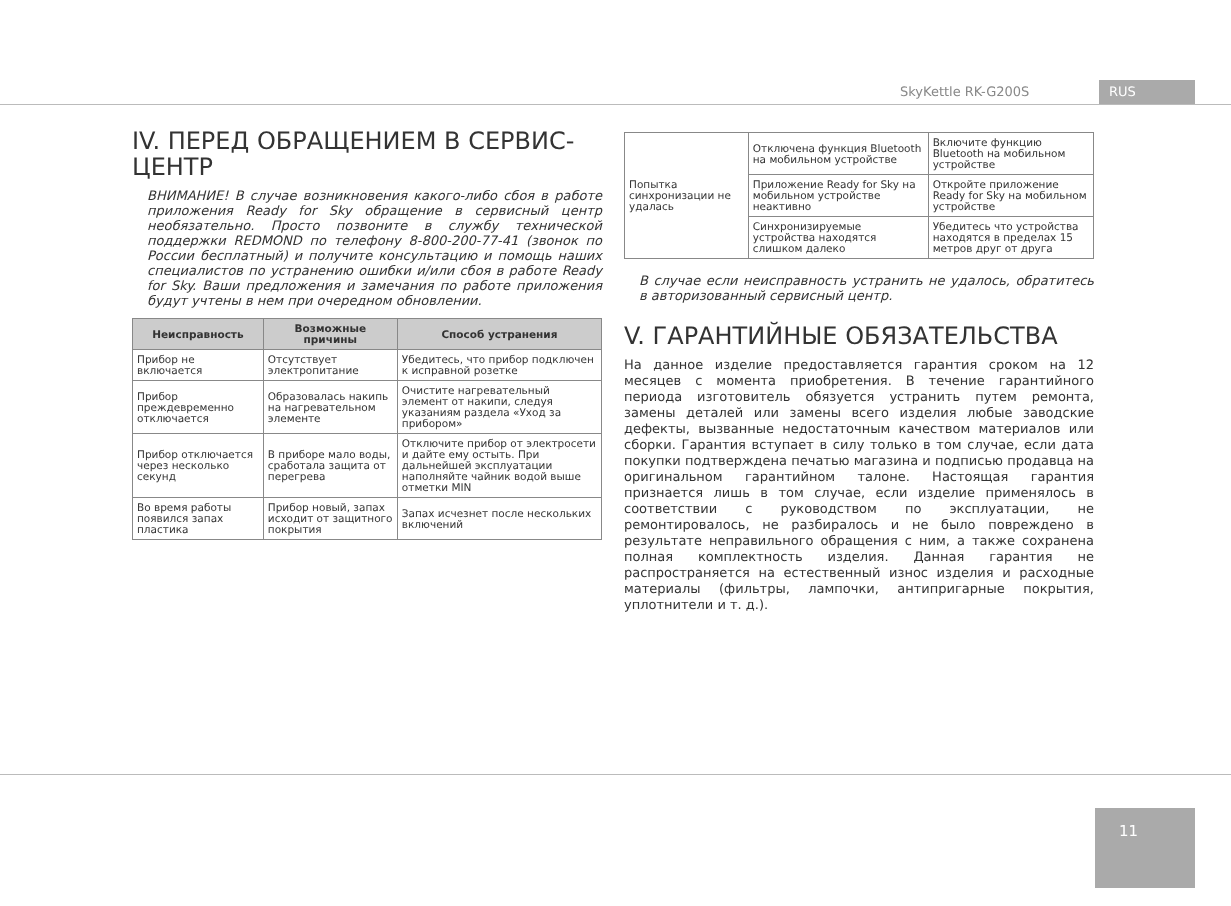SkyKettle RK-G200S RUS
IV. ПЕРЕД ОБРАЩЕНИЕМ В СЕРВИС-
ЦЕНТР
ВНИМАНИЕ! В случае возникновения какого-либо сбоя в работе приложения Ready for Sky обращение в сервисный центр необязательно. Просто позвоните в службу технической поддержки REDMOND по телефону 8-800-200-77-41 (звонок по России бесплатный) и получите консультацию и помощь наших специалистов по устранению ошибки и/или сбоя в работе Ready for Sky. Ваши предложения и замечания по работе приложения будут учтены в нем при очередном обновлении.
| Неисправность | Возможные причины | Способ устранения |
| --- | --- | --- |
| Прибор не включается | Отсутствует электропитание | Убедитесь, что прибор подключен к исправной розетке |
| Прибор преждевременно отключается | Образовалась накипь на нагревательном элементе | Очистите нагревательный элемент от накипи, следуя указаниям раздела «Уход за прибором» |
| Прибор отключается через несколько секунд | В приборе мало воды, сработала защита от перегрева | Отключите прибор от электросети и дайте ему остыть. При дальнейшей эксплуатации наполняйте чайник водой выше отметки MIN |
| Во время работы появился запах пластика | Прибор новый, запах исходит от защитного покрытия | Запах исчезнет после нескольких включений |
| Попытка синхронизации не удалась | Отключена функция Bluetooth на мобильном устройстве | Включите функцию Bluetooth на мобильном устройстве |
| | Приложение Ready for Sky на мобильном устройстве неактивно | Откройте приложение Ready for Sky на мобильном устройстве |
| | Синхронизируемые устройства находятся слишком далеко | Убедитесь что устройства находятся в пределах 15 метров друг от друга |
В случае если неисправность устранить не удалось, обратитесь в авторизованный сервисный центр.
V. ГАРАНТИЙНЫЕ ОБЯЗАТЕЛЬСТВА
На данное изделие предоставляется гарантия сроком на 12 месяцев с момента приобретения. В течение гарантийного периода изготовитель обязуется устранить путем ремонта, замены деталей или замены всего изделия любые заводские дефекты, вызванные недостаточным качеством материалов или сборки. Гарантия вступает в силу только в том случае, если дата покупки подтверждена печатью магазина и подписью продавца на оригинальном гарантийном талоне. Настоящая гарантия признается лишь в том случае, если изделие применялось в соответствии с руководством по эксплуатации, не ремонтировалось, не разбиралось и не было повреждено в результате неправильного обращения с ним, а также сохранена полная комплектность изделия. Данная гарантия не распространяется на естественный износ изделия и расходные материалы (фильтры, лампочки, антипригарные покрытия, уплотнители и т. д.).
11